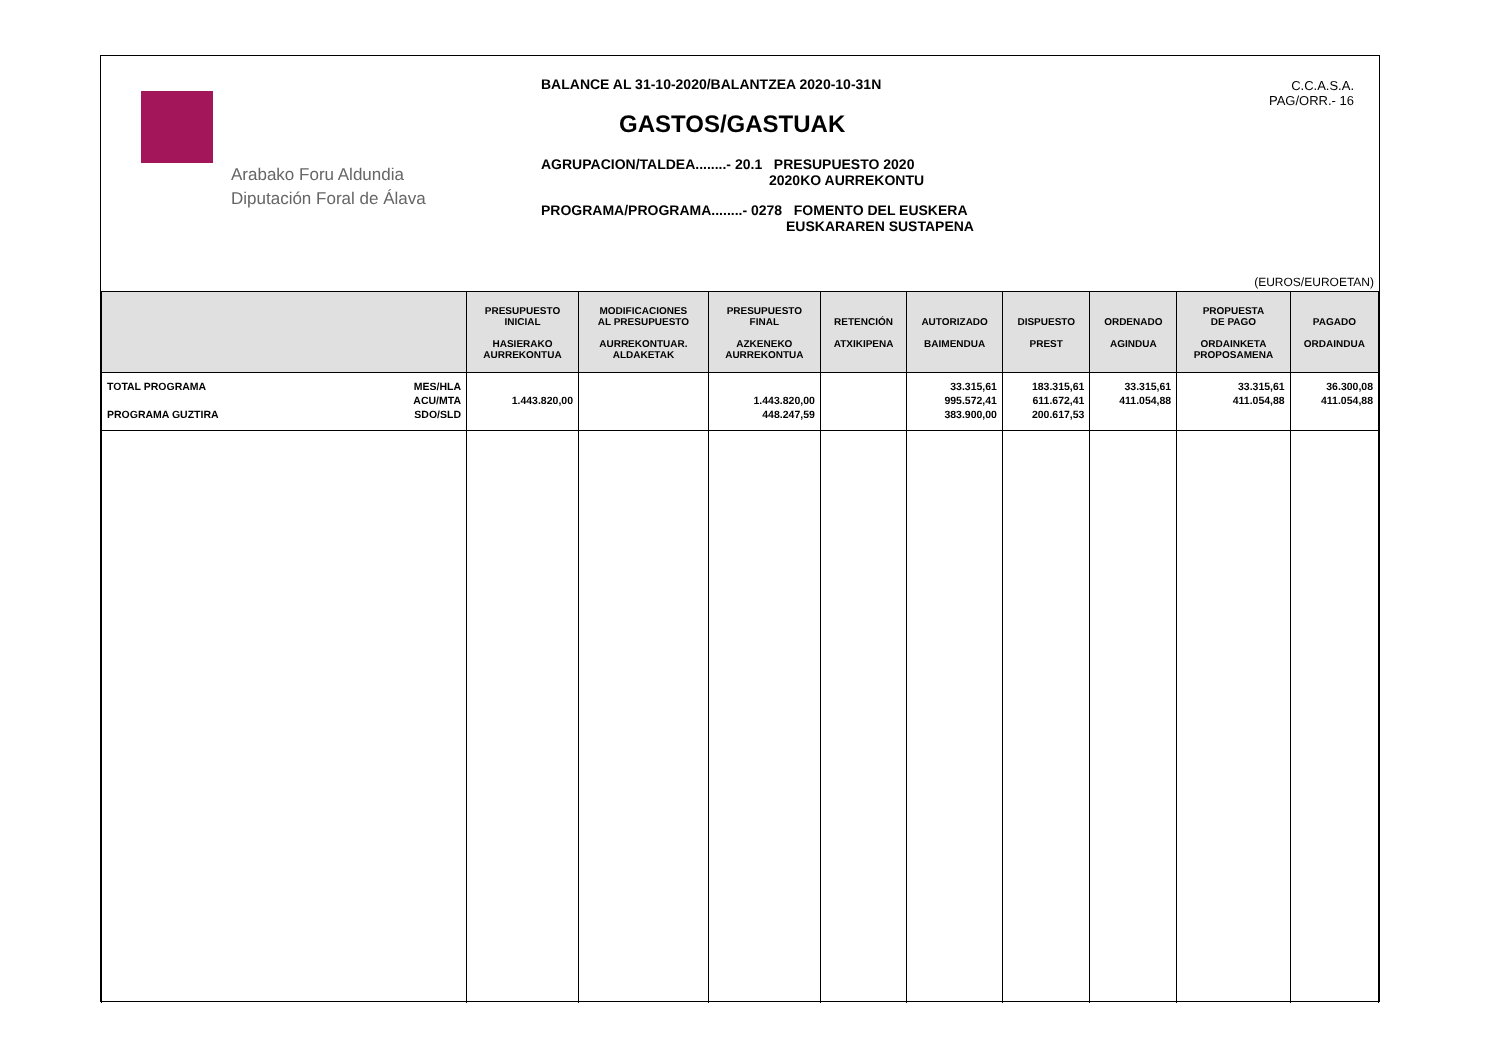Arabako Foru Aldundia
Diputación Foral de Álava
BALANCE AL 31-10-2020/BALANTZEA 2020-10-31N
GASTOS/GASTUAK
AGRUPACION/TALDEA........- 20.1 PRESUPUESTO 2020
2020KO AURREKONTU
PROGRAMA/PROGRAMA........- 0278 FOMENTO DEL EUSKERA
EUSKARAREN SUSTAPENA
C.C.A.S.A.
PAG/ORR.- 16
(EUROS/EUROETAN)
| | PRESUPUESTO INICIAL HASIERAKO AURREKONTUA | MODIFICACIONES AL PRESUPUESTO AURREKONTUAR. ALDAKETAK | PRESUPUESTO FINAL AZKENEKO AURREKONTUA | RETENCIÓN ATXIKIPENA | AUTORIZADO BAIMENDUA | DISPUESTO PREST | ORDENADO AGINDUA | PROPUESTA DE PAGO ORDAINKETA PROPOSAMENA | PAGADO ORDAINDUA |
| --- | --- | --- | --- | --- | --- | --- | --- | --- | --- |
| TOTAL PROGRAMA PROGRAMA GUZTIRA MES/HLA ACU/MTA SDO/SLD | 1.443.820,00 | | 1.443.820,00 448.247,59 | | 33.315,61 995.572,41 383.900,00 | 183.315,61 611.672,41 200.617,53 | 33.315,61 411.054,88 | 33.315,61 411.054,88 | 36.300,08 411.054,88 |